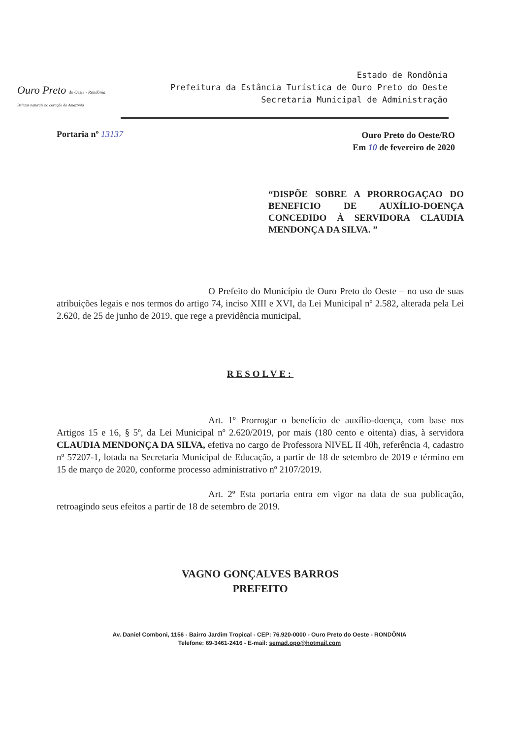Ouro Preto do Oeste - Rondônia
Belezas naturais no coração da Amazônia
Estado de Rondônia
Prefeitura da Estância Turística de Ouro Preto do Oeste
Secretaria Municipal de Administração
Portaria nº 13137
Ouro Preto do Oeste/RO
Em 10 de fevereiro de 2020
“DISPÕE SOBRE A PRORROGAÇAO DO BENEFICIO DE AUXÍLIO-DOENÇA CONCEDIDO À SERVIDORA CLAUDIA MENDONÇA DA SILVA. ”
O Prefeito do Município de Ouro Preto do Oeste – no uso de suas atribuições legais e nos termos do artigo 74, inciso XIII e XVI, da Lei Municipal nº 2.582, alterada pela Lei 2.620, de 25 de junho de 2019, que rege a previdência municipal,
RESOLVE:
Art. 1º Prorrogar o benefício de auxílio-doença, com base nos Artigos 15 e 16, § 5º, da Lei Municipal nº 2.620/2019, por mais (180 cento e oitenta) dias, à servidora CLAUDIA MENDONÇA DA SILVA, efetiva no cargo de Professora NIVEL II 40h, referência 4, cadastro nº 57207-1, lotada na Secretaria Municipal de Educação, a partir de 18 de setembro de 2019 e término em 15 de março de 2020, conforme processo administrativo nº 2107/2019.
Art. 2º Esta portaria entra em vigor na data de sua publicação, retroagindo seus efeitos a partir de 18 de setembro de 2019.
VAGNO GONÇALVES BARROS
PREFEITO
Av. Daniel Comboni, 1156 - Bairro Jardim Tropical - CEP: 76.920-0000 - Ouro Preto do Oeste - RONDÔNIA
Telefone: 69-3461-2416 - E-mail: semad.opo@hotmail.com